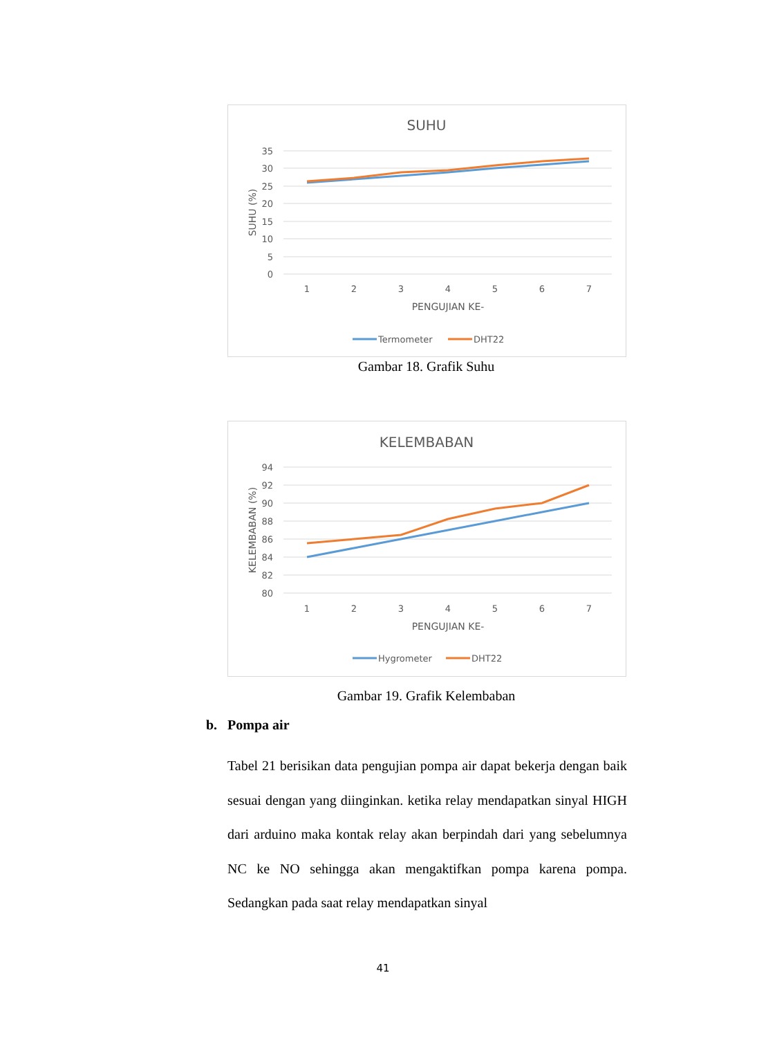SUHU
35
30
25
20
15
10
5
0
1
2
3
4
5
6
7
PENGUJIAN KE-
SUHU (%)
Termometer
DHT22
Gambar 18. Grafik Suhu
KELEMBABAN
94
92
90
88
86
84
82
80
1
2
3
4
5
6
7
PENGUJIAN KE-
KELEMBABAN (%)
Hygrometer
DHT22
Gambar 19. Grafik Kelembaban
b. Pompa air
Tabel 21 berisikan data pengujian pompa air dapat bekerja dengan baik sesuai dengan yang diinginkan. ketika relay mendapatkan sinyal HIGH dari arduino maka kontak relay akan berpindah dari yang sebelumnya NC ke NO sehingga akan mengaktifkan pompa karena pompa. Sedangkan pada saat relay mendapatkan sinyal
41